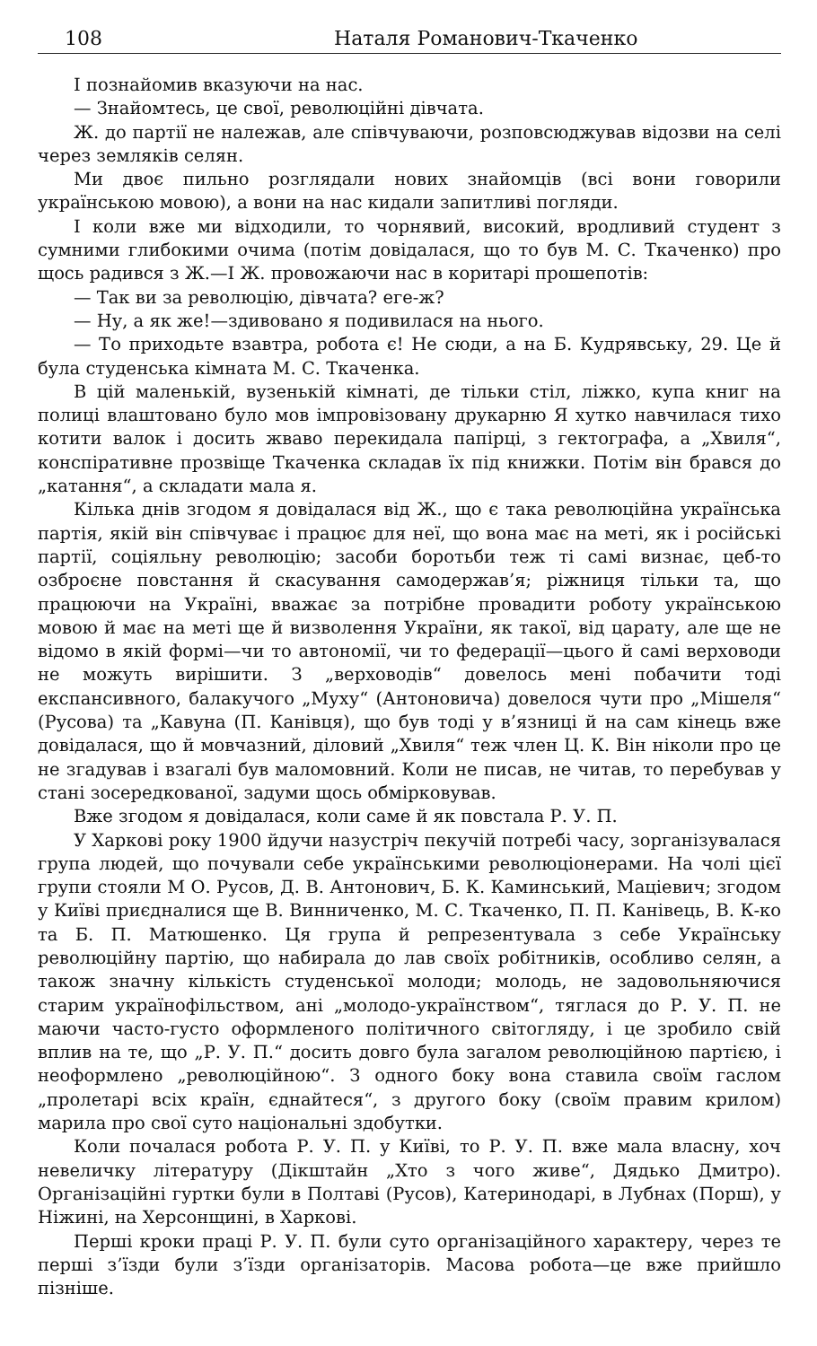108 Наталя Романович-Ткаченко
І познайомив вказуючи на нас.
— Знайомтесь, це свої, революційні дівчата.
Ж. до партії не належав, але співчуваючи, розповсюджував відозви на селі через земляків селян.
Ми двоє пильно розглядали нових знайомців (всі вони говорили українською мовою), а вони на нас кидали запитливі погляди.
І коли вже ми відходили, то чорнявий, високий, вродливий студент з сумними глибокими очима (потім довідалася, що то був М. С. Ткаченко) про щось радився з Ж.—І Ж. провожаючи нас в коритарі прошепотів:
— Так ви за революцію, дівчата? еге-ж?
— Ну, а як же!—здивовано я подивилася на нього.
— То приходьте взавтра, робота є! Не сюди, а на Б. Кудрявську, 29. Це й була студенська кімната М. С. Ткаченка.
В цій маленькій, вузенькій кімнаті, де тільки стіл, ліжко, купа книг на полиці влаштовано було мов імпровізовану друкарню Я хутко навчилася тихо котити валок і досить жваво перекидала папірці, з гектографа, а „Хвиля“, конспіративне прозвіще Ткаченка складав їх під книжки. Потім він брався до „катання“, а складати мала я.
Кілька днів згодом я довідалася від Ж., що є така революційна українська партія, якій він співчуває і працює для неї, що вона має на меті, як і російські партії, соціяльну революцію; засоби боротьби теж ті самі визнає, цеб-то озброєне повстання й скасування самодержав’я; ріжниця тільки та, що працюючи на Україні, вважає за потрібне провадити роботу українською мовою й має на меті ще й визволення України, як такої, від царату, але ще не відомо в якій формі—чи то автономії, чи то федерації—цього й самі верховоди не можуть вирішити. З „верховодів“ довелось мені побачити тоді експансивного, балакучого „Муху“ (Антоновича) довелося чути про „Мішеля“ (Русова) та „Кавуна (П. Канівця), що був тоді у в’язниці й на сам кінець вже довідалася, що й мовчазний, діловий „Хвиля“ теж член Ц. К. Він ніколи про це не згадував і взагалі був маломовний. Коли не писав, не читав, то перебував у стані зосередкованої, задуми щось обмірковував.
Вже згодом я довідалася, коли саме й як повстала Р. У. П.
У Харкові року 1900 йдучи назустріч пекучій потребі часу, зорганізувалася група людей, що почували себе українськими революціонерами. На чолі цієї групи стояли М О. Русов, Д. В. Антонович, Б. К. Каминський, Маціевич; згодом у Київі приєдналися ще В. Винниченко, М. С. Ткаченко, П. П. Канівець, В. К-ко та Б. П. Матюшенко. Ця група й репрезентувала з себе Українську революційну партію, що набирала до лав своїх робітників, особливо селян, а також значну кількість студенської молоди; молодь, не задовольняючися старим українофільством, ані „молодо-українством“, тяглася до Р. У. П. не маючи часто-густо оформленого політичного світогляду, і це зробило свій вплив на те, що „Р. У. П.“ досить довго була загалом революційною партією, і неоформлено „революційною“. З одного боку вона ставила своїм гаслом „пролетарі всіх країн, єднайтеся“, з другого боку (своїм правим крилом) марила про свої суто національні здобутки.
Коли почалася робота Р. У. П. у Київі, то Р. У. П. вже мала власну, хоч невеличку літературу (Дікштайн „Хто з чого живе“, Дядько Дмитро). Організаційні гуртки були в Полтаві (Русов), Катеринодарі, в Лубнах (Порш), у Ніжині, на Херсонщині, в Харкові.
Перші кроки праці Р. У. П. були суто організаційного характеру, через те перші з’їзди були з’їзди організаторів. Масова робота—це вже прийшло пізніше.